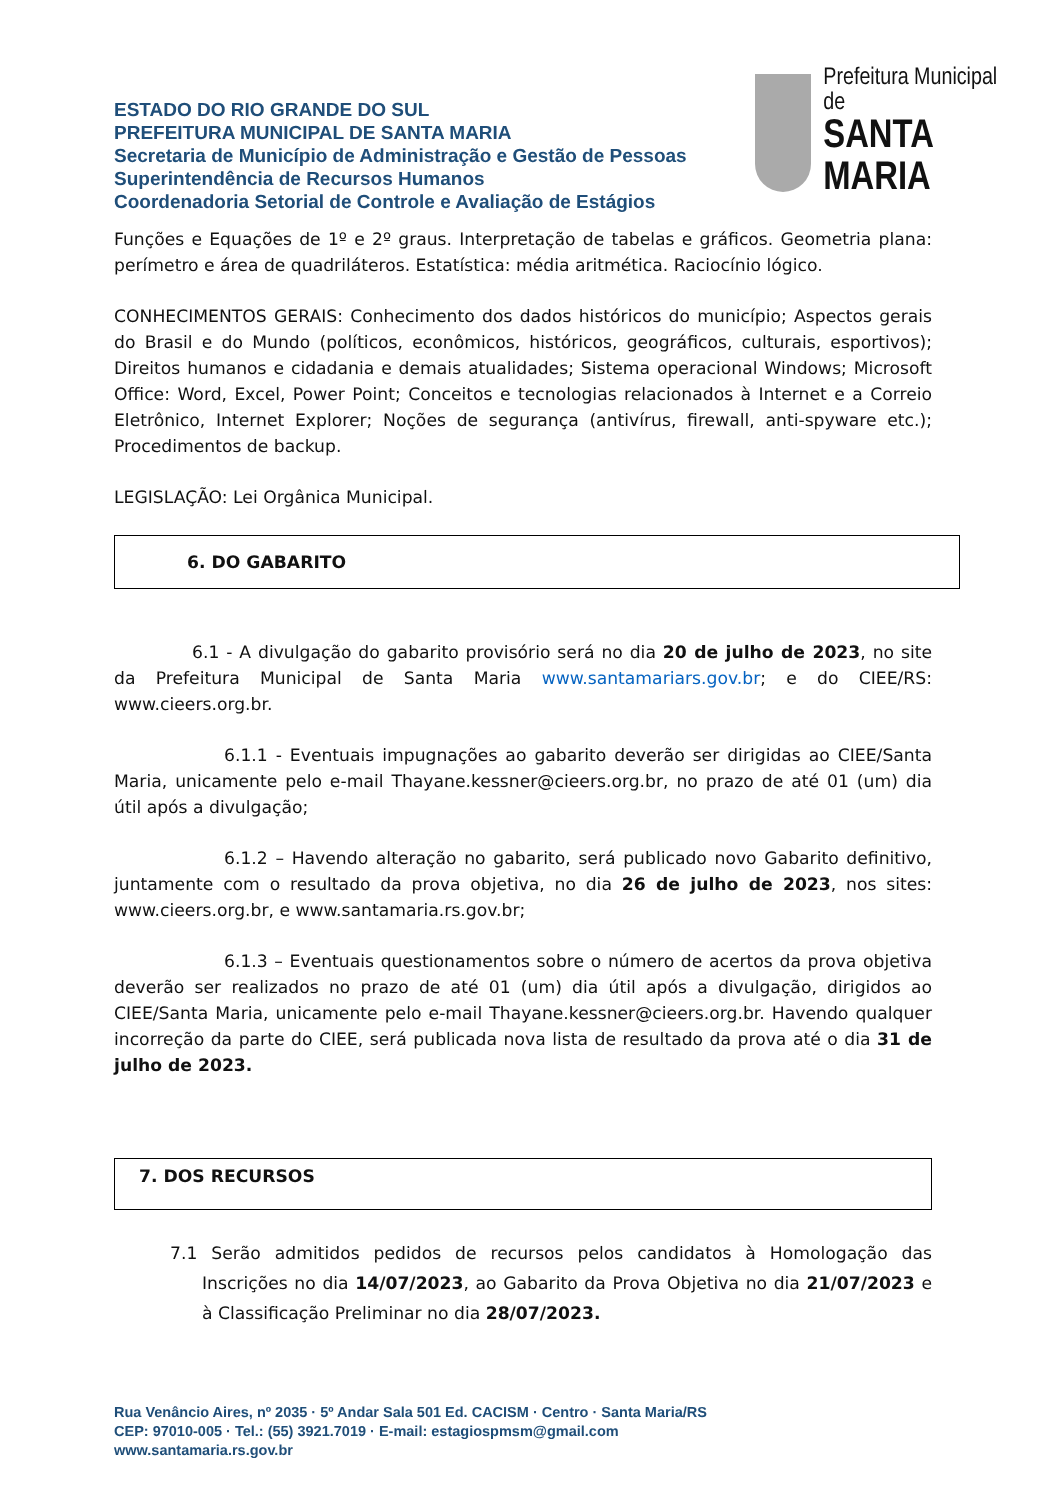ESTADO DO RIO GRANDE DO SUL
PREFEITURA MUNICIPAL DE SANTA MARIA
Secretaria de Município de Administração e Gestão de Pessoas
Superintendência de Recursos Humanos
Coordenadoria Setorial de Controle e Avaliação de Estágios
Prefeitura Municipal de
SANTA MARIA
Funções e Equações de 1º e 2º graus. Interpretação de tabelas e gráficos. Geometria plana: perímetro e área de quadriláteros. Estatística: média aritmética. Raciocínio lógico.
CONHECIMENTOS GERAIS: Conhecimento dos dados históricos do município; Aspectos gerais do Brasil e do Mundo (políticos, econômicos, históricos, geográficos, culturais, esportivos); Direitos humanos e cidadania e demais atualidades; Sistema operacional Windows; Microsoft Office: Word, Excel, Power Point; Conceitos e tecnologias relacionados à Internet e a Correio Eletrônico, Internet Explorer; Noções de segurança (antivírus, firewall, anti-spyware etc.); Procedimentos de backup.
LEGISLAÇÃO: Lei Orgânica Municipal.
6. DO GABARITO
6.1 - A divulgação do gabarito provisório será no dia 20 de julho de 2023, no site da Prefeitura Municipal de Santa Maria www.santamariars.gov.br; e do CIEE/RS: www.cieers.org.br.
6.1.1 - Eventuais impugnações ao gabarito deverão ser dirigidas ao CIEE/Santa Maria, unicamente pelo e-mail Thayane.kessner@cieers.org.br, no prazo de até 01 (um) dia útil após a divulgação;
6.1.2 – Havendo alteração no gabarito, será publicado novo Gabarito definitivo, juntamente com o resultado da prova objetiva, no dia 26 de julho de 2023, nos sites: www.cieers.org.br, e www.santamaria.rs.gov.br;
6.1.3 – Eventuais questionamentos sobre o número de acertos da prova objetiva deverão ser realizados no prazo de até 01 (um) dia útil após a divulgação, dirigidos ao CIEE/Santa Maria, unicamente pelo e-mail Thayane.kessner@cieers.org.br. Havendo qualquer incorreção da parte do CIEE, será publicada nova lista de resultado da prova até o dia 31 de julho de 2023.
7. DOS RECURSOS
7.1 Serão admitidos pedidos de recursos pelos candidatos à Homologação das Inscrições no dia 14/07/2023, ao Gabarito da Prova Objetiva no dia 21/07/2023 e à Classificação Preliminar no dia 28/07/2023.
Rua Venâncio Aires, nº 2035 · 5º Andar Sala 501 Ed. CACISM · Centro · Santa Maria/RS
CEP: 97010-005 · Tel.: (55) 3921.7019 · E-mail: estagiospmsm@gmail.com
www.santamaria.rs.gov.br